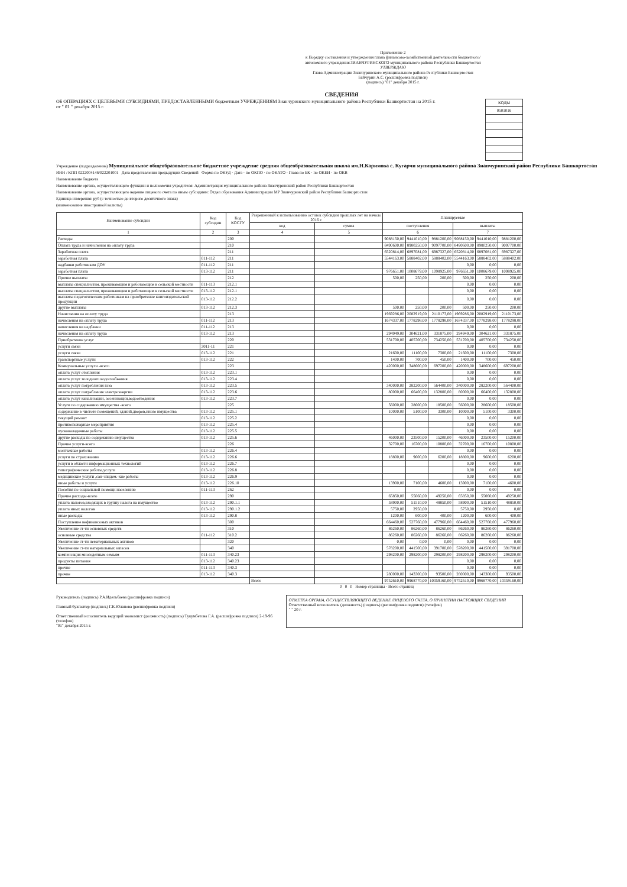Приложение 2
к Порядку составления и утверждения плана финансово-хозяйственной деятельности бюджетного/автономного учреждения ЗИАНЧУРИНСКОГО муниципального района Республики Башкортостан
УТВЕРЖДАЮ
Глава Администрации Зианчуринского муниципального района Республики Башкортостан
Байчурин А.С. (расшифровка подписи)
(подпись) "01" декабря 2015 г.
СВЕДЕНИЯ
ОБ ОПЕРАЦИЯХ С ЦЕЛЕВЫМИ СУБСИДИЯМИ, ПРЕДОСТАВЛЕННЫМИ бюджетным УЧРЕЖДЕНИЯМ Зианчуринского муниципального района Республики Башкортостан на 2015 г.
от " 01 " декабря 2015 г.
| КОДЫ |
| 0501016 |
Учреждение (подразделение) Муниципальное общеобразовательное бюджетное учреждение средняя общеобразовательная школа им.Н.Каримова с. Кугарчи муниципального района Зианчуринский район Республики Башкортостан
ИНН / КПП 0222004146/022201001 Дата представления предыдущих Сведений Форма по ОКУД · Дата · по ОКПО · по ОКАТО · Глава по БК · по ОКЕИ · по ОКВ
Наименование бюджета
Наименование органа, осуществляющего функции и полномочия учредителя: Администрация муниципального района Зианчуринский район Республики Башкортостан
Наименование органа, осуществляющего ведение лицевого счета по иным субсидиям: Отдел образования Администрации МР Зианчуринский район Республики Башкортостан
Единица измерения: руб (с точностью до второго десятичного знака)
(наименование иностранной валюты)
| Наименование субсидии | Код субсидии | Код КОСГУ | Разрешенный к использованию остаток субсидии прошлых лет на начало 2016 г. | | Планируемые | | | | | |
| --- | --- | --- | --- | --- | --- | --- | --- | --- | --- | --- |
| | | | код | сумма | поступления | | | выплаты | | |
| 1 | 2 | 3 | 4 | 5 | 6 | | | 7 | | |
| Расходы | | 200 | | | 9088150,00 | 9441010,00 | 9881200,00 | 9088150,00 | 9441010,00 | 9881200,00 |
| Оплата труда и начисления на оплату труда | | 210 | | | 8490600,00 | 8980250,00 | 9097700,00 | 8490600,00 | 8980250,00 | 9097700,00 |
| Заработная плата | | 211 | | | 6520814,00 | 6897081,00 | 6987327,00 | 6520814,00 | 6897081,00 | 6987327,00 |
| заработная плата | 011-112 | 211 | | | 5544163,00 | 5888402,00 | 5888402,00 | 5544163,00 | 5888402,00 | 5888402,00 |
| надбавки работникам ДОУ | 011-112 | 211 | | | | | | 0,00 | 0,00 | 0,00 |
| заработная плата | 013-112 | 211 | | | 976651,00 | 1008679,00 | 1098925,00 | 976651,00 | 1008679,00 | 1098925,00 |
| Прочие выплаты | | 212 | | | 500,00 | 250,00 | 200,00 | 500,00 | 250,00 | 200,00 |
| выплаты специалистам, проживающим и работающим в сельской местности | 011-113 | 212.1 | | | | | | 0,00 | 0,00 | 0,00 |
| выплаты специалистам, проживающим и работающим в сельской местности | 013-112 | 212.1 | | | | | | 0,00 | 0,00 | 0,00 |
| выплаты педагогическим работникам на приобретение книгоиздательской продукции | 013-112 | 212.2 | | | | | | 0,00 | 0,00 | 0,00 |
| другие выплаты | 013-112 | 212.3 | | | 500,00 | 250,00 | 200,00 | 500,00 | 250,00 | 200,00 |
| Начисления на оплату труда | | 213 | | | 1969286,00 | 2082919,00 | 2110173,00 | 1969286,00 | 2082919,00 | 2110173,00 |
| начисления на оплату труда | 011-112 | 213 | | | 1674337,00 | 1778298,00 | 1778298,00 | 1674337,00 | 1778298,00 | 1778298,00 |
| начисления на надбавки | 011-112 | 213 | | | | | | 0,00 | 0,00 | 0,00 |
| начисления на оплату труда | 013-112 | 213 | | | 294949,00 | 304621,00 | 331875,00 | 294949,00 | 304621,00 | 331875,00 |
| Приобретение услуг | | 220 | | | 531700,00 | 405700,00 | 734250,00 | 531700,00 | 405700,00 | 734250,00 |
| услуги связи | 3011-11 | 221 | | | | | | 0,00 | 0,00 | 0,00 |
| услуги связи | 013-112 | 221 | | | 21600,00 | 11100,00 | 7300,00 | 21600,00 | 11100,00 | 7300,00 |
| транспортные услуги | 013-112 | 222 | | | 1400,00 | 700,00 | 450,00 | 1400,00 | 700,00 | 450,00 |
| Коммунальные услуги -всего | | 223 | | | 420000,00 | 348600,00 | 697200,00 | 420000,00 | 348600,00 | 697200,00 |
| оплата услуг отопления | 013-112 | 223.1 | | | | | | 0,00 | 0,00 | 0,00 |
| оплата услуг холодного водоснабжения | 013-112 | 223.4 | | | | | | 0,00 | 0,00 | 0,00 |
| оплата услуг потребления газа | 013-112 | 223.5 | | | 340000,00 | 282200,00 | 564400,00 | 340000,00 | 282200,00 | 564400,00 |
| оплата услуг потребления электроэнергии | 013-112 | 223.6 | | | 80000,00 | 66400,00 | 132800,00 | 80000,00 | 66400,00 | 132800,00 |
| оплата услуг канализации, ассенизации,водоотведения | 013-112 | 223.7 | | | | | | 0,00 | 0,00 | 0,00 |
| Услуги по содержанию имущества -всего | | 225 | | | 56000,00 | 28600,00 | 18500,00 | 56000,00 | 28600,00 | 18500,00 |
| содержание в чистоте помещений, зданий,дворов,иного имущества | 013-112 | 225.1 | | | 10000,00 | 5100,00 | 3300,00 | 10000,00 | 5100,00 | 3300,00 |
| текущий ремонт | 013-112 | 225.2 | | | | | | 0,00 | 0,00 | 0,00 |
| противопожарные мероприятия | 013-112 | 225.4 | | | | | | 0,00 | 0,00 | 0,00 |
| пусконаладочные работы | 013-112 | 225.5 | | | | | | 0,00 | 0,00 | 0,00 |
| другие расходы по содержанию имущества | 013-112 | 225.6 | | | 46000,00 | 23500,00 | 15200,00 | 46000,00 | 23500,00 | 15200,00 |
| Прочие услуги-всего | | 226 | | | 32700,00 | 16700,00 | 10800,00 | 32700,00 | 16700,00 | 10800,00 |
| монтажные работы | 013-112 | 226.4 | | | | | | 0,00 | 0,00 | 0,00 |
| услуги по страхованию | 013-112 | 226.6 | | | 18800,00 | 9600,00 | 6200,00 | 18800,00 | 9600,00 | 6200,00 |
| услуги в области информационных технологий | 013-112 | 226.7 | | | | | | 0,00 | 0,00 | 0,00 |
| типографические работы,услуги | 013-112 | 226.8 | | | | | | 0,00 | 0,00 | 0,00 |
| медицинские услуги ,сан-эпидем.-кие работы | 013-112 | 226.9 | | | | | | 0,00 | 0,00 | 0,00 |
| иные работы и услуги | 013-112 | 226.10 | | | 13900,00 | 7100,00 | 4600,00 | 13900,00 | 7100,00 | 4600,00 |
| Пособия по социальной помощи населению | 011-113 | 262 | | | | | | 0,00 | 0,00 | 0,00 |
| Прочие расходы-всего | | 290 | | | 65850,00 | 55060,00 | 49250,00 | 65850,00 | 55060,00 | 49250,00 |
| уплата налогов,входящих в группу налога на имущество | 013-112 | 290.1.1 | | | 58900,00 | 51510,00 | 48850,00 | 58900,00 | 51510,00 | 48850,00 |
| уплата иных налогов | 013-112 | 290.1.2 | | | 5750,00 | 2950,00 | | 5750,00 | 2950,00 | 0,00 |
| иные расходы | 013-112 | 290.8 | | | 1200,00 | 600,00 | 400,00 | 1200,00 | 600,00 | 400,00 |
| Поступление нефинансовых активов | | 300 | | | 664460,00 | 527760,00 | 477960,00 | 664460,00 | 527760,00 | 477960,00 |
| Увеличение ст-ти основных средств | | 310 | | | 86260,00 | 86260,00 | 86260,00 | 86260,00 | 86260,00 | 86260,00 |
| основные средства | 011-112 | 310.2 | | | 86260,00 | 86260,00 | 86260,00 | 86260,00 | 86260,00 | 86260,00 |
| Увеличение ст-ти нематериальных активов | | 320 | | | 0,00 | 0,00 | 0,00 | 0,00 | 0,00 | 0,00 |
| Увеличение ст-ти материальных запасов | | 340 | | | 578200,00 | 441500,00 | 391700,00 | 578200,00 | 441500,00 | 391700,00 |
| компенсация многодетным семьям | 011-113 | 340.23 | | | 298200,00 | 298200,00 | 298200,00 | 298200,00 | 298200,00 | 298200,00 |
| продукты питания | 013-112 | 340.23 | | | | | | 0,00 | 0,00 | 0,00 |
| прочие | 011-113 | 340.3 | | | | | | 0,00 | 0,00 | 0,00 |
| прочие | 013-112 | 340.3 | | | 280000,00 | 143300,00 | 93500,00 | 280000,00 | 143300,00 | 93500,00 |
| | | | Всего | | 9752610,00 | 9968770,00 | 10359160,00 | 9752610,00 | 9968770,00 | 10359160,00 |
0 0 0 Номер страницы · Всего страниц
Руководитель (подпись) Р.А.Идельбаева (расшифровка подписи)
Главный бухгалтер (подпись) Г.К.Юлапова (расшифровка подписи)
Ответственный исполнитель ведущий экономист (должность) (подпись) Тукумбетова Г.А. (расшифровка подписи) 2-19-96 (телефон)
"01" декабря 2015 г.
ОТМЕТКА ОРГАНА, ОСУЩЕСТВЛЯЮЩЕГО ВЕДЕНИЕ ЛИЦЕВОГО СЧЕТА, О ПРИНЯТИИ НАСТОЯЩИХ СВЕДЕНИЙ
Ответственный исполнитель (должность) (подпись) (расшифровка подписи) (телефон)
" " 20 г.